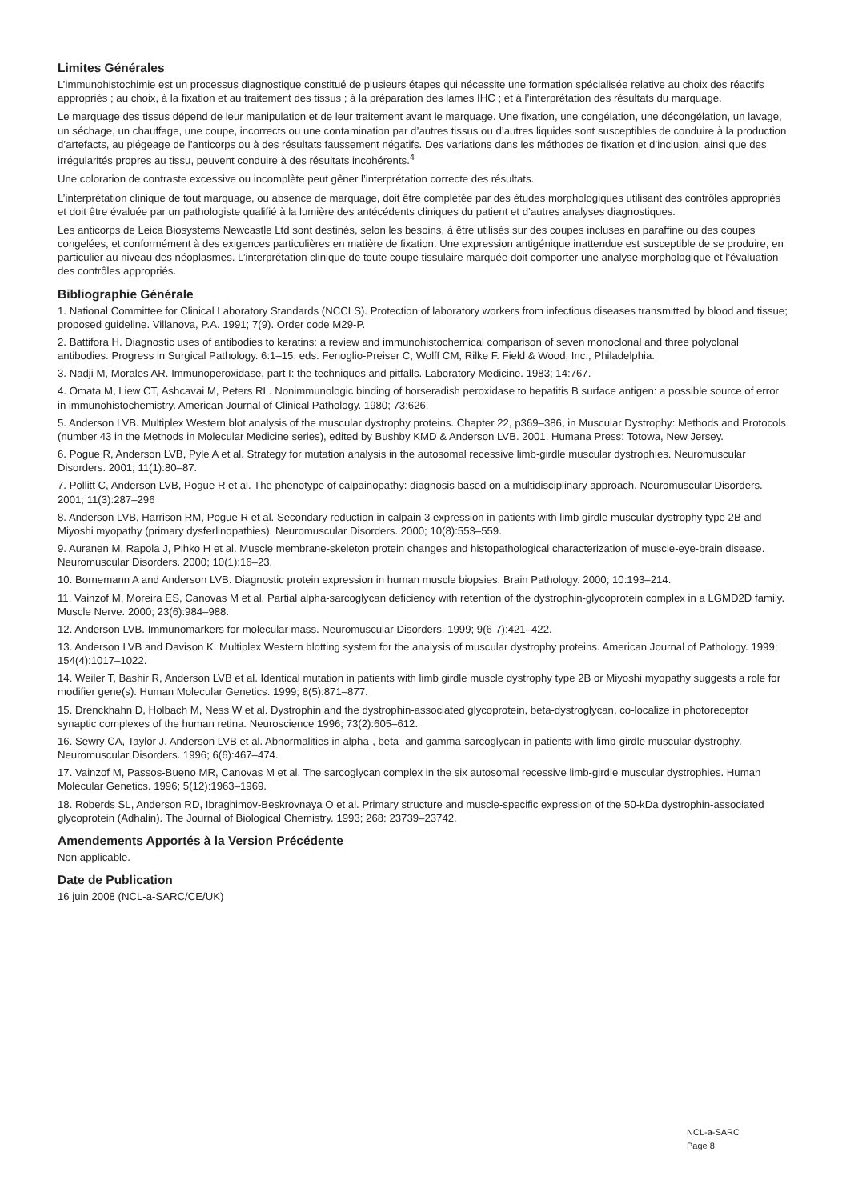Limites Générales
L’immunohistochimie est un processus diagnostique constitué de plusieurs étapes qui nécessite une formation spécialisée relative au choix des réactifs appropriés ; au choix, à la fixation et au traitement des tissus ; à la préparation des lames IHC ; et à l’interprétation des résultats du marquage.
Le marquage des tissus dépend de leur manipulation et de leur traitement avant le marquage. Une fixation, une congélation, une décongélation, un lavage, un séchage, un chauffage, une coupe, incorrects ou une contamination par d’autres tissus ou d’autres liquides sont susceptibles de conduire à la production d’artefacts, au piégeage de l’anticorps ou à des résultats faussement négatifs. Des variations dans les méthodes de fixation et d’inclusion, ainsi que des irrégularités propres au tissu, peuvent conduire à des résultats incohérents.<sup>4</sup>
Une coloration de contraste excessive ou incomplète peut gêner l’interprétation correcte des résultats.
L’interprétation clinique de tout marquage, ou absence de marquage, doit être complétée par des études morphologiques utilisant des contrôles appropriés et doit être évaluée par un pathologiste qualifié à la lumière des antécédents cliniques du patient et d’autres analyses diagnostiques.
Les anticorps de Leica Biosystems Newcastle Ltd sont destinés, selon les besoins, à être utilisés sur des coupes incluses en paraffine ou des coupes congelées, et conformément à des exigences particulières en matière de fixation. Une expression antigénique inattendue est susceptible de se produire, en particulier au niveau des néoplasmes. L’interprétation clinique de toute coupe tissulaire marquée doit comporter une analyse morphologique et l’évaluation des contrôles appropriés.
Bibliographie Générale
1. National Committee for Clinical Laboratory Standards (NCCLS). Protection of laboratory workers from infectious diseases transmitted by blood and tissue; proposed guideline. Villanova, P.A. 1991; 7(9). Order code M29-P.
2. Battifora H. Diagnostic uses of antibodies to keratins: a review and immunohistochemical comparison of seven monoclonal and three polyclonal antibodies. Progress in Surgical Pathology. 6:1–15. eds. Fenoglio-Preiser C, Wolff CM, Rilke F. Field & Wood, Inc., Philadelphia.
3. Nadji M, Morales AR. Immunoperoxidase, part I: the techniques and pitfalls. Laboratory Medicine. 1983; 14:767.
4. Omata M, Liew CT, Ashcavai M, Peters RL. Nonimmunologic binding of horseradish peroxidase to hepatitis B surface antigen: a possible source of error in immunohistochemistry. American Journal of Clinical Pathology. 1980; 73:626.
5. Anderson LVB. Multiplex Western blot analysis of the muscular dystrophy proteins. Chapter 22, p369–386, in Muscular Dystrophy: Methods and Protocols (number 43 in the Methods in Molecular Medicine series), edited by Bushby KMD & Anderson LVB. 2001. Humana Press: Totowa, New Jersey.
6. Pogue R, Anderson LVB, Pyle A et al. Strategy for mutation analysis in the autosomal recessive limb-girdle muscular dystrophies. Neuromuscular Disorders. 2001; 11(1):80–87.
7. Pollitt C, Anderson LVB, Pogue R et al. The phenotype of calpainopathy: diagnosis based on a multidisciplinary approach. Neuromuscular Disorders. 2001; 11(3):287–296
8. Anderson LVB, Harrison RM, Pogue R et al. Secondary reduction in calpain 3 expression in patients with limb girdle muscular dystrophy type 2B and Miyoshi myopathy (primary dysferlinopathies). Neuromuscular Disorders. 2000; 10(8):553–559.
9. Auranen M, Rapola J, Pihko H et al. Muscle membrane-skeleton protein changes and histopathological characterization of muscle-eye-brain disease. Neuromuscular Disorders. 2000; 10(1):16–23.
10. Bornemann A and Anderson LVB. Diagnostic protein expression in human muscle biopsies. Brain Pathology. 2000; 10:193–214.
11. Vainzof M, Moreira ES, Canovas M et al. Partial alpha-sarcoglycan deficiency with retention of the dystrophin-glycoprotein complex in a LGMD2D family. Muscle Nerve. 2000; 23(6):984–988.
12. Anderson LVB. Immunomarkers for molecular mass. Neuromuscular Disorders. 1999; 9(6-7):421–422.
13. Anderson LVB and Davison K. Multiplex Western blotting system for the analysis of muscular dystrophy proteins. American Journal of Pathology. 1999; 154(4):1017–1022.
14. Weiler T, Bashir R, Anderson LVB et al. Identical mutation in patients with limb girdle muscle dystrophy type 2B or Miyoshi myopathy suggests a role for modifier gene(s). Human Molecular Genetics. 1999; 8(5):871–877.
15. Drenckhahn D, Holbach M, Ness W et al. Dystrophin and the dystrophin-associated glycoprotein, beta-dystroglycan, co-localize in photoreceptor synaptic complexes of the human retina. Neuroscience 1996; 73(2):605–612.
16. Sewry CA, Taylor J, Anderson LVB et al. Abnormalities in alpha-, beta- and gamma-sarcoglycan in patients with limb-girdle muscular dystrophy. Neuromuscular Disorders. 1996; 6(6):467–474.
17. Vainzof M, Passos-Bueno MR, Canovas M et al. The sarcoglycan complex in the six autosomal recessive limb-girdle muscular dystrophies. Human Molecular Genetics. 1996; 5(12):1963–1969.
18. Roberds SL, Anderson RD, Ibraghimov-Beskrovnaya O et al. Primary structure and muscle-specific expression of the 50-kDa dystrophin-associated glycoprotein (Adhalin). The Journal of Biological Chemistry. 1993; 268: 23739–23742.
Amendements Apportés à la Version Précédente
Non applicable.
Date de Publication
16 juin 2008 (NCL-a-SARC/CE/UK)
NCL-a-SARC
Page 8